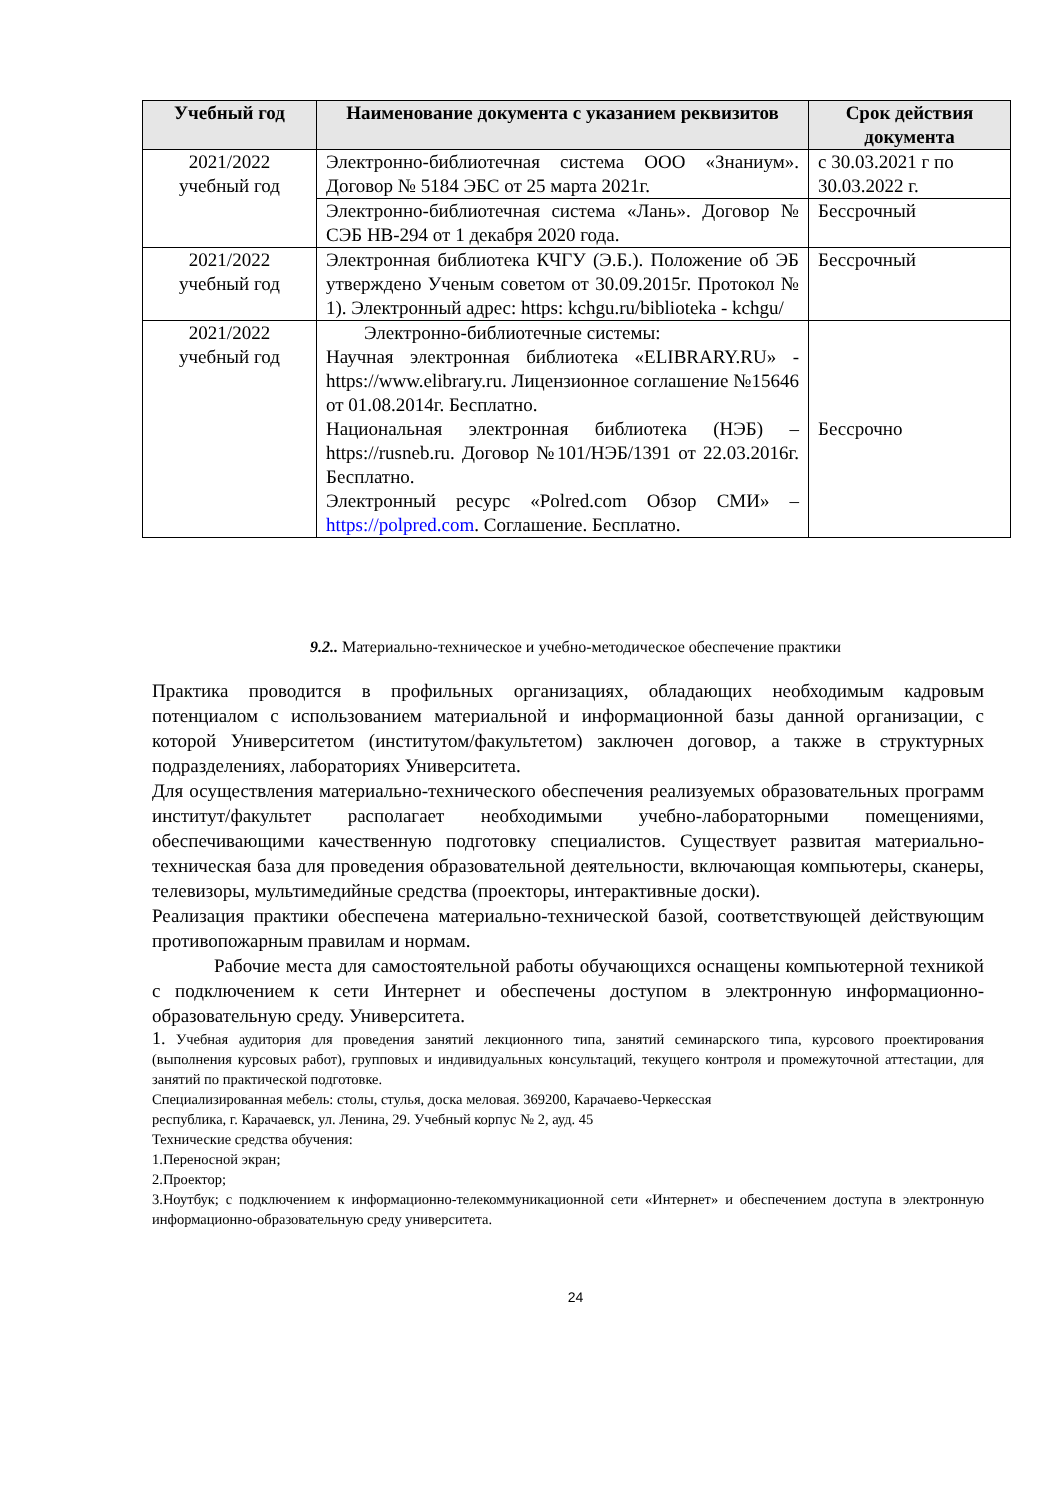| Учебный год | Наименование документа с указанием реквизитов | Срок действия документа |
| --- | --- | --- |
| 2021/2022 учебный год | Электронно-библиотечная система ООО «Знаниум». Договор № 5184 ЭБС от 25 марта 2021г. | с 30.03.2021 г по 30.03.2022 г. |
| | Электронно-библиотечная система «Лань». Договор № СЭБ НВ-294 от 1 декабря 2020 года. | Бессрочный |
| 2021/2022 учебный год | Электронная библиотека КЧГУ (Э.Б.). Положение об ЭБ утверждено Ученым советом от 30.09.2015г. Протокол № 1). Электронный адрес: https: kchgu.ru/biblioteka - kchgu/ | Бессрочный |
| 2021/2022 учебный год | Электронно-библиотечные системы: Научная электронная библиотека «ELIBRARY.RU» - https://www.elibrary.ru. Лицензионное соглашение №15646 от 01.08.2014г. Бесплатно. Национальная электронная библиотека (НЭБ) – https://rusneb.ru. Договор №101/НЭБ/1391 от 22.03.2016г. Бесплатно. Электронный ресурс «Polred.com Обзор СМИ» – https://polpred.com . Соглашение. Бесплатно. | Бессрочно |
9.2.. Материально-техническое и учебно-методическое обеспечение практики
Практика проводится в профильных организациях, обладающих необходимым кадровым потенциалом с использованием материальной и информационной базы данной организации, с которой Университетом (институтом/факультетом) заключен договор, а также в структурных подразделениях, лабораториях Университета.
Для осуществления материально-технического обеспечения реализуемых образовательных программ институт/факультет располагает необходимыми учебно-лабораторными помещениями, обеспечивающими качественную подготовку специалистов. Существует развитая материально-техническая база для проведения образовательной деятельности, включающая компьютеры, сканеры, телевизоры, мультимедийные средства (проекторы, интерактивные доски).
Реализация практики обеспечена материально-технической базой, соответствующей действующим противопожарным правилам и нормам.
Рабочие места для самостоятельной работы обучающихся оснащены компьютерной техникой с подключением к сети Интернет и обеспечены доступом в электронную информационно-образовательную среду. Университета.
1. Учебная аудитория для проведения занятий лекционного типа, занятий семинарского типа, курсового проектирования (выполнения курсовых работ), групповых и индивидуальных консультаций, текущего контроля и промежуточной аттестации, для занятий по практической подготовке.
Специализированная мебель: столы, стулья, доска меловая. 369200, Карачаево-Черкесская
республика, г. Карачаевск, ул. Ленина, 29. Учебный корпус № 2, ауд. 45
Технические средства обучения:
1.Переносной экран;
2.Проектор;
3.Ноутбук; с подключением к информационно-телекоммуникационной сети «Интернет» и обеспечением доступа в электронную информационно-образовательную среду университета.
24